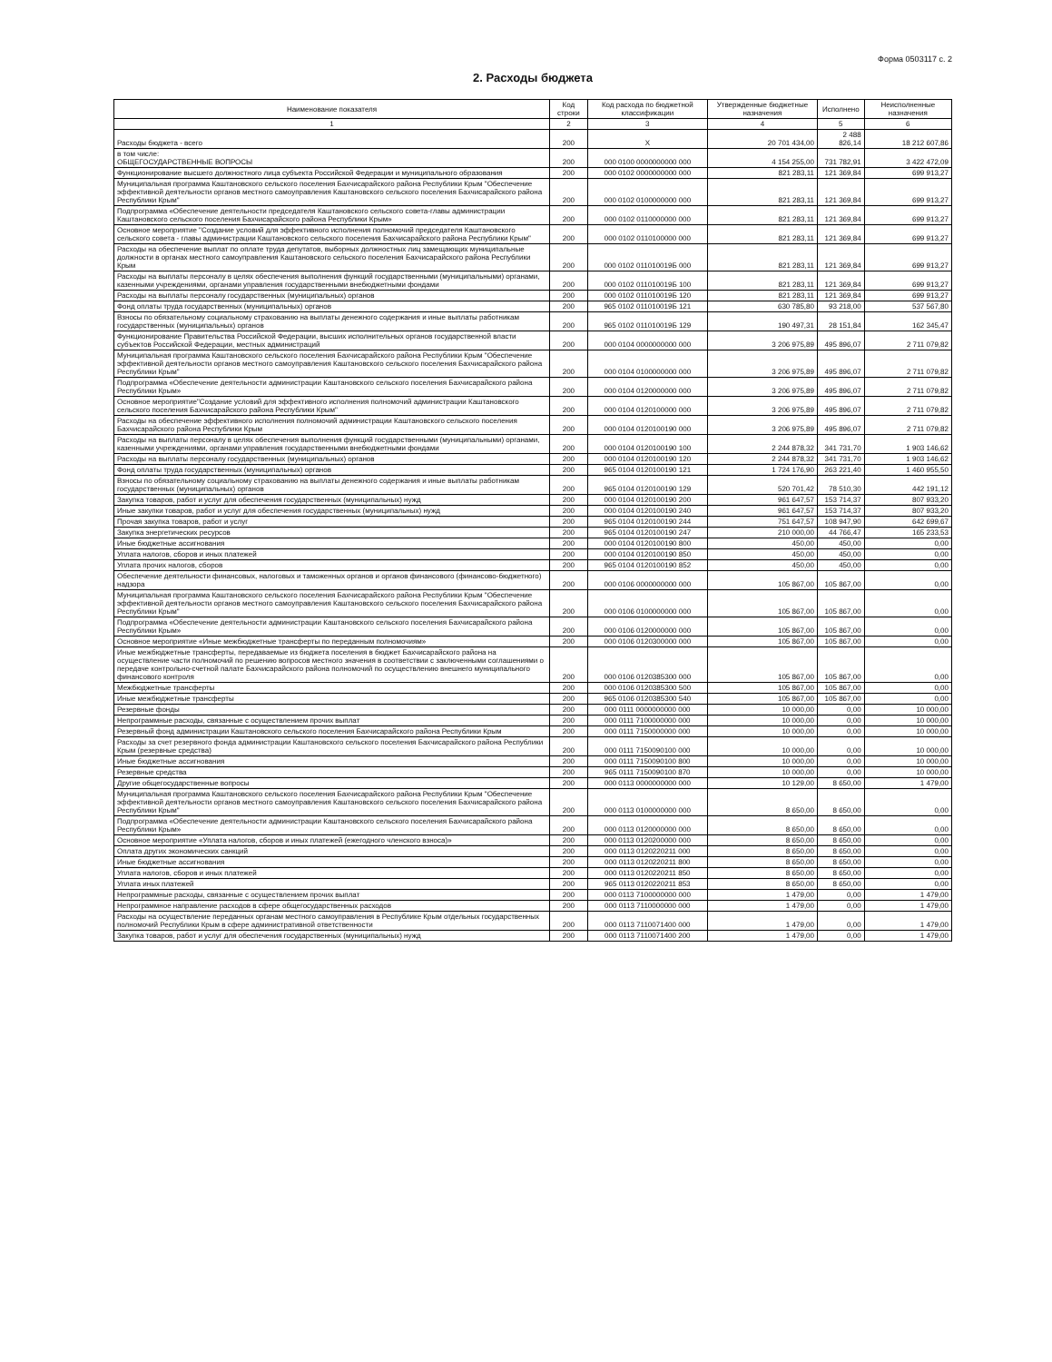Форма 0503117 с. 2
2. Расходы бюджета
| Наименование показателя | Код строки | Код расхода по бюджетной классификации | Утвержденные бюджетные назначения | Исполнено | Неисполненные назначения |
| --- | --- | --- | --- | --- | --- |
| 1 | 2 | 3 | 4 | 5 | 6 |
| Расходы бюджета - всего | 200 | X | 20 701 434,00 | 2 488 826,14 | 18 212 607,86 |
| в том числе: ОБЩЕГОСУДАРСТВЕННЫЕ ВОПРОСЫ | 200 | 000 0100 0000000000 000 | 4 154 255,00 | 731 782,91 | 3 422 472,09 |
| Функционирование высшего должностного лица субъекта Российской Федерации и муниципального образования | 200 | 000 0102 0000000000 000 | 821 283,11 | 121 369,84 | 699 913,27 |
| Муниципальная программа Каштановского сельского поселения Бахчисарайского района Республики Крым "Обеспечение эффективной деятельности органов местного самоуправления Каштановского сельского поселения Бахчисарайского района Республики Крым" | 200 | 000 0102 0100000000 000 | 821 283,11 | 121 369,84 | 699 913,27 |
| Подпрограмма «Обеспечение деятельности председателя Каштановского сельского совета-главы администрации Каштановского сельского поселения Бахчисарайского района Республики Крым» | 200 | 000 0102 0110000000 000 | 821 283,11 | 121 369,84 | 699 913,27 |
| Основное мероприятие "Создание условий для эффективного исполнения полномочий председателя Каштановского сельского совета - главы администрации Каштановского сельского поселения Бахчисарайского района Республики Крым" | 200 | 000 0102 0110100000 000 | 821 283,11 | 121 369,84 | 699 913,27 |
| Расходы на обеспечение выплат по оплате труда депутатов, выборных должностных лиц замещающих муниципальные должности в органах местного самоуправления Каштановского сельского поселения Бахчисарайского района Республики Крым | 200 | 000 0102 011010019Б 000 | 821 283,11 | 121 369,84 | 699 913,27 |
| Расходы на выплаты персоналу в целях обеспечения выполнения функций государственными (муниципальными) органами, казенными учреждениями, органами управления государственными внебюджетными фондами | 200 | 000 0102 011010019Б 100 | 821 283,11 | 121 369,84 | 699 913,27 |
| Расходы на выплаты персоналу государственных (муниципальных) органов | 200 | 000 0102 011010019Б 120 | 821 283,11 | 121 369,84 | 699 913,27 |
| Фонд оплаты труда государственных (муниципальных) органов | 200 | 965 0102 011010019Б 121 | 630 785,80 | 93 218,00 | 537 567,80 |
| Взносы по обязательному социальному страхованию на выплаты денежного содержания и иные выплаты работникам государственных (муниципальных) органов | 200 | 965 0102 011010019Б 129 | 190 497,31 | 28 151,84 | 162 345,47 |
| Функционирование Правительства Российской Федерации, высших исполнительных органов государственной власти субъектов Российской Федерации, местных администраций | 200 | 000 0104 0000000000 000 | 3 206 975,89 | 495 896,07 | 2 711 079,82 |
| Муниципальная программа Каштановского сельского поселения Бахчисарайского района Республики Крым "Обеспечение эффективной деятельности органов местного самоуправления Каштановского сельского поселения Бахчисарайского района Республики Крым" | 200 | 000 0104 0100000000 000 | 3 206 975,89 | 495 896,07 | 2 711 079,82 |
| Подпрограмма «Обеспечение деятельности администрации Каштановского сельского поселения Бахчисарайского района Республики Крым» | 200 | 000 0104 0120000000 000 | 3 206 975,89 | 495 896,07 | 2 711 079,82 |
| Основное мероприятие"Создание условий для эффективного исполнения полномочий администрации Каштановского сельского поселения Бахчисарайского района Республики Крым" | 200 | 000 0104 0120100000 000 | 3 206 975,89 | 495 896,07 | 2 711 079,82 |
| Расходы на обеспечение эффективного исполнения полномочий администрации Каштановского сельского поселения Бахчисарайского района Республики Крым | 200 | 000 0104 0120100190 000 | 3 206 975,89 | 495 896,07 | 2 711 079,82 |
| Расходы на выплаты персоналу в целях обеспечения выполнения функций государственными (муниципальными) органами, казенными учреждениями, органами управления государственными внебюджетными фондами | 200 | 000 0104 0120100190 100 | 2 244 878,32 | 341 731,70 | 1 903 146,62 |
| Расходы на выплаты персоналу государственных (муниципальных) органов | 200 | 000 0104 0120100190 120 | 2 244 878,32 | 341 731,70 | 1 903 146,62 |
| Фонд оплаты труда государственных (муниципальных) органов | 200 | 965 0104 0120100190 121 | 1 724 176,90 | 263 221,40 | 1 460 955,50 |
| Взносы по обязательному социальному страхованию на выплаты денежного содержания и иные выплаты работникам государственных (муниципальных) органов | 200 | 965 0104 0120100190 129 | 520 701,42 | 78 510,30 | 442 191,12 |
| Закупка товаров, работ и услуг для обеспечения государственных (муниципальных) нужд | 200 | 000 0104 0120100190 200 | 961 647,57 | 153 714,37 | 807 933,20 |
| Иные закупки товаров, работ и услуг для обеспечения государственных (муниципальных) нужд | 200 | 000 0104 0120100190 240 | 961 647,57 | 153 714,37 | 807 933,20 |
| Прочая закупка товаров, работ и услуг | 200 | 965 0104 0120100190 244 | 751 647,57 | 108 947,90 | 642 699,67 |
| Закупка энергетических ресурсов | 200 | 965 0104 0120100190 247 | 210 000,00 | 44 766,47 | 165 233,53 |
| Иные бюджетные ассигнования | 200 | 000 0104 0120100190 800 | 450,00 | 450,00 | 0,00 |
| Уплата налогов, сборов и иных платежей | 200 | 000 0104 0120100190 850 | 450,00 | 450,00 | 0,00 |
| Уплата прочих налогов, сборов | 200 | 965 0104 0120100190 852 | 450,00 | 450,00 | 0,00 |
| Обеспечение деятельности финансовых, налоговых и таможенных органов и органов финансового (финансово-бюджетного) надзора | 200 | 000 0106 0000000000 000 | 105 867,00 | 105 867,00 | 0,00 |
| Муниципальная программа Каштановского сельского поселения Бахчисарайского района Республики Крым "Обеспечение эффективной деятельности органов местного самоуправления Каштановского сельского поселения Бахчисарайского района Республики Крым" | 200 | 000 0106 0100000000 000 | 105 867,00 | 105 867,00 | 0,00 |
| Подпрограмма «Обеспечение деятельности администрации Каштановского сельского поселения Бахчисарайского района Республики Крым» | 200 | 000 0106 0120000000 000 | 105 867,00 | 105 867,00 | 0,00 |
| Основное мероприятие «Иные межбюджетные трансферты по переданным полномочиям» | 200 | 000 0106 0120300000 000 | 105 867,00 | 105 867,00 | 0,00 |
| Иные межбюджетные трансферты, передаваемые из бюджета поселения в бюджет Бахчисарайского района на осуществление части полномочий по решению вопросов местного значения в соответствии с заключенными соглашениями о передаче контрольно-счетной палате Бахчисарайского района полномочий по осуществлению внешнего муниципального финансового контроля | 200 | 000 0106 0120385300 000 | 105 867,00 | 105 867,00 | 0,00 |
| Межбюджетные трансферты | 200 | 000 0106 0120385300 500 | 105 867,00 | 105 867,00 | 0,00 |
| Иные межбюджетные трансферты | 200 | 965 0106 0120385300 540 | 105 867,00 | 105 867,00 | 0,00 |
| Резервные фонды | 200 | 000 0111 0000000000 000 | 10 000,00 | 0,00 | 10 000,00 |
| Непрограммные расходы, связанные с осуществлением прочих выплат | 200 | 000 0111 7100000000 000 | 10 000,00 | 0,00 | 10 000,00 |
| Резервный фонд администрации Каштановского сельского поселения Бахчисарайского района Республики Крым | 200 | 000 0111 7150000000 000 | 10 000,00 | 0,00 | 10 000,00 |
| Расходы за счет резервного фонда администрации Каштановского сельского поселения Бахчисарайского района Республики Крым (резервные средства) | 200 | 000 0111 7150090100 000 | 10 000,00 | 0,00 | 10 000,00 |
| Иные бюджетные ассигнования | 200 | 000 0111 7150090100 800 | 10 000,00 | 0,00 | 10 000,00 |
| Резервные средства | 200 | 965 0111 7150090100 870 | 10 000,00 | 0,00 | 10 000,00 |
| Другие общегосударственные вопросы | 200 | 000 0113 0000000000 000 | 10 129,00 | 8 650,00 | 1 479,00 |
| Муниципальная программа Каштановского сельского поселения Бахчисарайского района Республики Крым "Обеспечение эффективной деятельности органов местного самоуправления Каштановского сельского поселения Бахчисарайского района Республики Крым" | 200 | 000 0113 0100000000 000 | 8 650,00 | 8 650,00 | 0,00 |
| Подпрограмма «Обеспечение деятельности администрации Каштановского сельского поселения Бахчисарайского района Республики Крым» | 200 | 000 0113 0120000000 000 | 8 650,00 | 8 650,00 | 0,00 |
| Основное мероприятие «Уплата налогов, сборов и иных платежей (ежегодного членского взноса)» | 200 | 000 0113 0120200000 000 | 8 650,00 | 8 650,00 | 0,00 |
| Оплата других экономических санкций | 200 | 000 0113 0120220211 000 | 8 650,00 | 8 650,00 | 0,00 |
| Иные бюджетные ассигнования | 200 | 000 0113 0120220211 800 | 8 650,00 | 8 650,00 | 0,00 |
| Уплата налогов, сборов и иных платежей | 200 | 000 0113 0120220211 850 | 8 650,00 | 8 650,00 | 0,00 |
| Уплата иных платежей | 200 | 965 0113 0120220211 853 | 8 650,00 | 8 650,00 | 0,00 |
| Непрограммные расходы, связанные с осуществлением прочих выплат | 200 | 000 0113 7100000000 000 | 1 479,00 | 0,00 | 1 479,00 |
| Непрограммное направление расходов в сфере общегосударственных расходов | 200 | 000 0113 7110000000 000 | 1 479,00 | 0,00 | 1 479,00 |
| Расходы на осуществление переданных органам местного самоуправления в Республике Крым отдельных государственных полномочий Республики Крым в сфере административной ответственности | 200 | 000 0113 7110071400 000 | 1 479,00 | 0,00 | 1 479,00 |
| Закупка товаров, работ и услуг для обеспечения государственных (муниципальных) нужд | 200 | 000 0113 7110071400 200 | 1 479,00 | 0,00 | 1 479,00 |